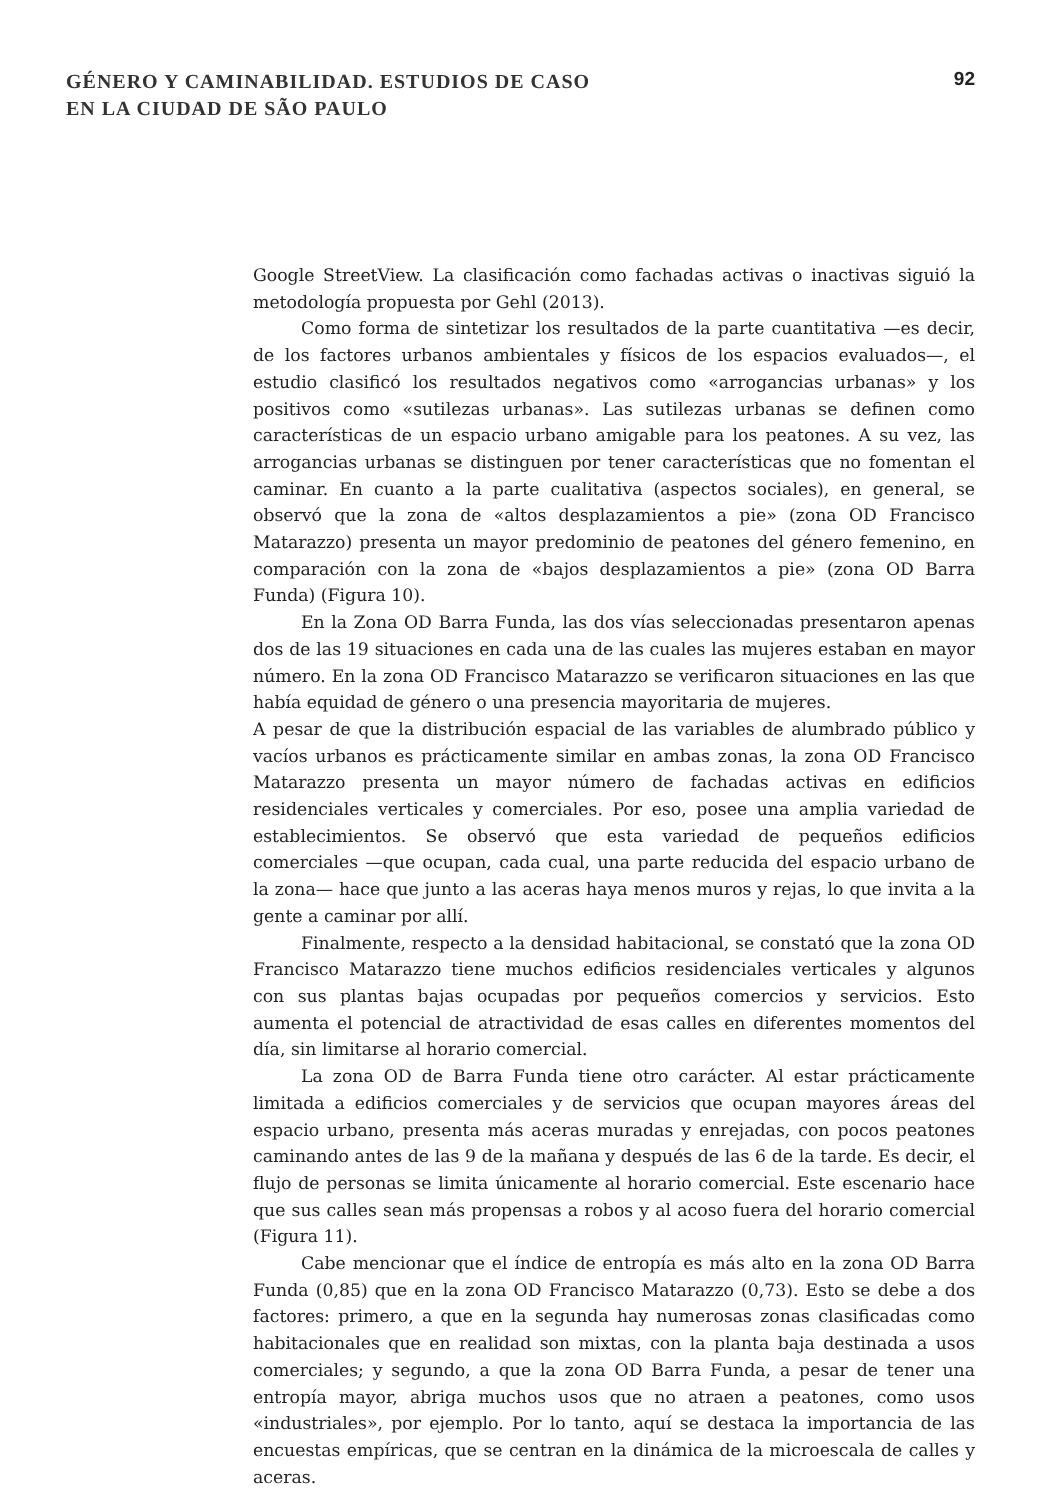GÉNERO Y CAMINABILIDAD. ESTUDIOS DE CASO
EN LA CIUDAD DE SÃO PAULO
92
Google StreetView. La clasificación como fachadas activas o inactivas siguió la metodología propuesta por Gehl (2013).
Como forma de sintetizar los resultados de la parte cuantitativa —es decir, de los factores urbanos ambientales y físicos de los espacios evaluados—, el estudio clasificó los resultados negativos como «arrogancias urbanas» y los positivos como «sutilezas urbanas». Las sutilezas urbanas se definen como características de un espacio urbano amigable para los peatones. A su vez, las arrogancias urbanas se distinguen por tener características que no fomentan el caminar. En cuanto a la parte cualitativa (aspectos sociales), en general, se observó que la zona de «altos desplazamientos a pie» (zona OD Francisco Matarazzo) presenta un mayor predominio de peatones del género femenino, en comparación con la zona de «bajos desplazamientos a pie» (zona OD Barra Funda) (Figura 10).
En la Zona OD Barra Funda, las dos vías seleccionadas presentaron apenas dos de las 19 situaciones en cada una de las cuales las mujeres estaban en mayor número. En la zona OD Francisco Matarazzo se verificaron situaciones en las que había equidad de género o una presencia mayoritaria de mujeres.
A pesar de que la distribución espacial de las variables de alumbrado público y vacíos urbanos es prácticamente similar en ambas zonas, la zona OD Francisco Matarazzo presenta un mayor número de fachadas activas en edificios residenciales verticales y comerciales. Por eso, posee una amplia variedad de establecimientos. Se observó que esta variedad de pequeños edificios comerciales —que ocupan, cada cual, una parte reducida del espacio urbano de la zona— hace que junto a las aceras haya menos muros y rejas, lo que invita a la gente a caminar por allí.
Finalmente, respecto a la densidad habitacional, se constató que la zona OD Francisco Matarazzo tiene muchos edificios residenciales verticales y algunos con sus plantas bajas ocupadas por pequeños comercios y servicios. Esto aumenta el potencial de atractividad de esas calles en diferentes momentos del día, sin limitarse al horario comercial.
La zona OD de Barra Funda tiene otro carácter. Al estar prácticamente limitada a edificios comerciales y de servicios que ocupan mayores áreas del espacio urbano, presenta más aceras muradas y enrejadas, con pocos peatones caminando antes de las 9 de la mañana y después de las 6 de la tarde. Es decir, el flujo de personas se limita únicamente al horario comercial. Este escenario hace que sus calles sean más propensas a robos y al acoso fuera del horario comercial (Figura 11).
Cabe mencionar que el índice de entropía es más alto en la zona OD Barra Funda (0,85) que en la zona OD Francisco Matarazzo (0,73). Esto se debe a dos factores: primero, a que en la segunda hay numerosas zonas clasificadas como habitacionales que en realidad son mixtas, con la planta baja destinada a usos comerciales; y segundo, a que la zona OD Barra Funda, a pesar de tener una entropía mayor, abriga muchos usos que no atraen a peatones, como usos «industriales», por ejemplo. Por lo tanto, aquí se destaca la importancia de las encuestas empíricas, que se centran en la dinámica de la microescala de calles y aceras.